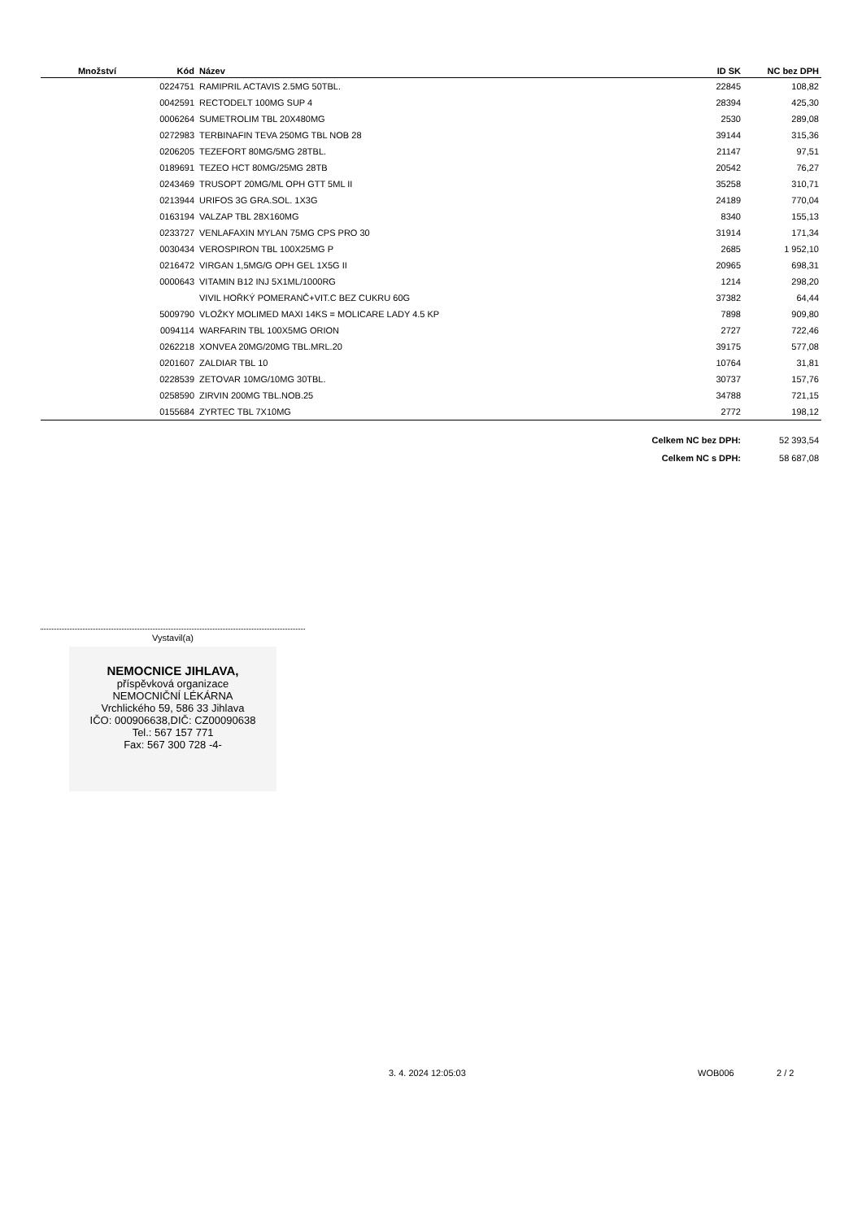| Množství | Kód | Název | ID SK | NC bez DPH |
| --- | --- | --- | --- | --- |
| | 0224751 | RAMIPRIL ACTAVIS 2.5MG 50TBL. | 22845 | 108,82 |
| | 0042591 | RECTODELT 100MG SUP 4 | 28394 | 425,30 |
| | 0006264 | SUMETROLIM TBL 20X480MG | 2530 | 289,08 |
| | 0272983 | TERBINAFIN TEVA 250MG TBL NOB 28 | 39144 | 315,36 |
| | 0206205 | TEZEFORT 80MG/5MG 28TBL. | 21147 | 97,51 |
| | 0189691 | TEZEO HCT 80MG/25MG 28TB | 20542 | 76,27 |
| | 0243469 | TRUSOPT 20MG/ML OPH GTT 5ML II | 35258 | 310,71 |
| | 0213944 | URIFOS 3G GRA.SOL. 1X3G | 24189 | 770,04 |
| | 0163194 | VALZAP TBL 28X160MG | 8340 | 155,13 |
| | 0233727 | VENLAFAXIN MYLAN 75MG CPS PRO 30 | 31914 | 171,34 |
| | 0030434 | VEROSPIRON TBL 100X25MG P | 2685 | 1 952,10 |
| | 0216472 | VIRGAN 1,5MG/G OPH GEL 1X5G II | 20965 | 698,31 |
| | 0000643 | VITAMIN B12 INJ 5X1ML/1000RG | 1214 | 298,20 |
| | | VIVIL HOŘKÝ POMERANČ+VIT.C BEZ CUKRU 60G | 37382 | 64,44 |
| | 5009790 | VLOŽKY MOLIMED MAXI 14KS = MOLICARE LADY 4.5 KP | 7898 | 909,80 |
| | 0094114 | WARFARIN TBL 100X5MG ORION | 2727 | 722,46 |
| | 0262218 | XONVEA 20MG/20MG TBL.MRL.20 | 39175 | 577,08 |
| | 0201607 | ZALDIAR TBL 10 | 10764 | 31,81 |
| | 0228539 | ZETOVAR 10MG/10MG 30TBL. | 30737 | 157,76 |
| | 0258590 | ZIRVIN 200MG TBL.NOB.25 | 34788 | 721,15 |
| | 0155684 | ZYRTEC TBL 7X10MG | 2772 | 198,12 |
| Celkem NC bez DPH: | 52 393,54 |
| Celkem NC s DPH: | 58 687,08 |
Vystavil(a)
NEMOCNICE JIHLAVA,
příspěvková organizace
NEMOCNIČNÍ LÉKÁRNA
Vrchlického 59, 586 33 Jihlava
IČO: 000906638,DIČ: CZ00090638
Tel.: 567 157 771
Fax: 567 300 728 -4-
3. 4. 2024 12:05:03 WOB006 2 / 2